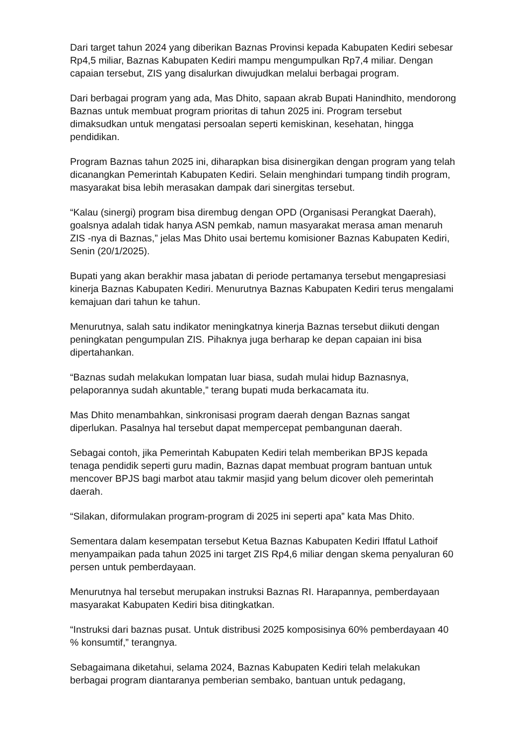Dari target tahun 2024 yang diberikan Baznas Provinsi kepada Kabupaten Kediri sebesar Rp4,5 miliar, Baznas Kabupaten Kediri mampu mengumpulkan Rp7,4 miliar. Dengan capaian tersebut, ZIS yang disalurkan diwujudkan melalui berbagai program.
Dari berbagai program yang ada, Mas Dhito, sapaan akrab Bupati Hanindhito, mendorong Baznas untuk membuat program prioritas di tahun 2025 ini. Program tersebut dimaksudkan untuk mengatasi persoalan seperti kemiskinan, kesehatan, hingga pendidikan.
Program Baznas tahun 2025 ini, diharapkan bisa disinergikan dengan program yang telah dicanangkan Pemerintah Kabupaten Kediri. Selain menghindari tumpang tindih program, masyarakat bisa lebih merasakan dampak dari sinergitas tersebut.
“Kalau (sinergi) program bisa dirembug dengan OPD (Organisasi Perangkat Daerah), goalsnya adalah tidak hanya ASN pemkab, namun masyarakat merasa aman menaruh ZIS -nya di Baznas,” jelas Mas Dhito usai bertemu komisioner Baznas Kabupaten Kediri, Senin (20/1/2025).
Bupati yang akan berakhir masa jabatan di periode pertamanya tersebut mengapresiasi kinerja Baznas Kabupaten Kediri. Menurutnya Baznas Kabupaten Kediri terus mengalami kemajuan dari tahun ke tahun.
Menurutnya, salah satu indikator meningkatnya kinerja Baznas tersebut diikuti dengan peningkatan pengumpulan ZIS. Pihaknya juga berharap ke depan capaian ini bisa dipertahankan.
“Baznas sudah melakukan lompatan luar biasa, sudah mulai hidup Baznasnya, pelaporannya sudah akuntable,” terang bupati muda berkacamata itu.
Mas Dhito menambahkan, sinkronisasi program daerah dengan Baznas sangat diperlukan. Pasalnya hal tersebut dapat mempercepat pembangunan daerah.
Sebagai contoh, jika Pemerintah Kabupaten Kediri telah memberikan BPJS kepada tenaga pendidik seperti guru madin, Baznas dapat membuat program bantuan untuk mencover BPJS bagi marbot atau takmir masjid yang belum dicover oleh pemerintah daerah.
“Silakan, diformulakan program-program di 2025 ini seperti apa” kata Mas Dhito.
Sementara dalam kesempatan tersebut Ketua Baznas Kabupaten Kediri Iffatul Lathoif menyampaikan pada tahun 2025 ini target ZIS Rp4,6 miliar dengan skema penyaluran 60 persen untuk pemberdayaan.
Menurutnya hal tersebut merupakan instruksi Baznas RI. Harapannya, pemberdayaan masyarakat Kabupaten Kediri bisa ditingkatkan.
“Instruksi dari baznas pusat. Untuk distribusi 2025 komposisinya 60% pemberdayaan 40 % konsumtif,” terangnya.
Sebagaimana diketahui, selama 2024, Baznas Kabupaten Kediri telah melakukan berbagai program diantaranya pemberian sembako, bantuan untuk pedagang,